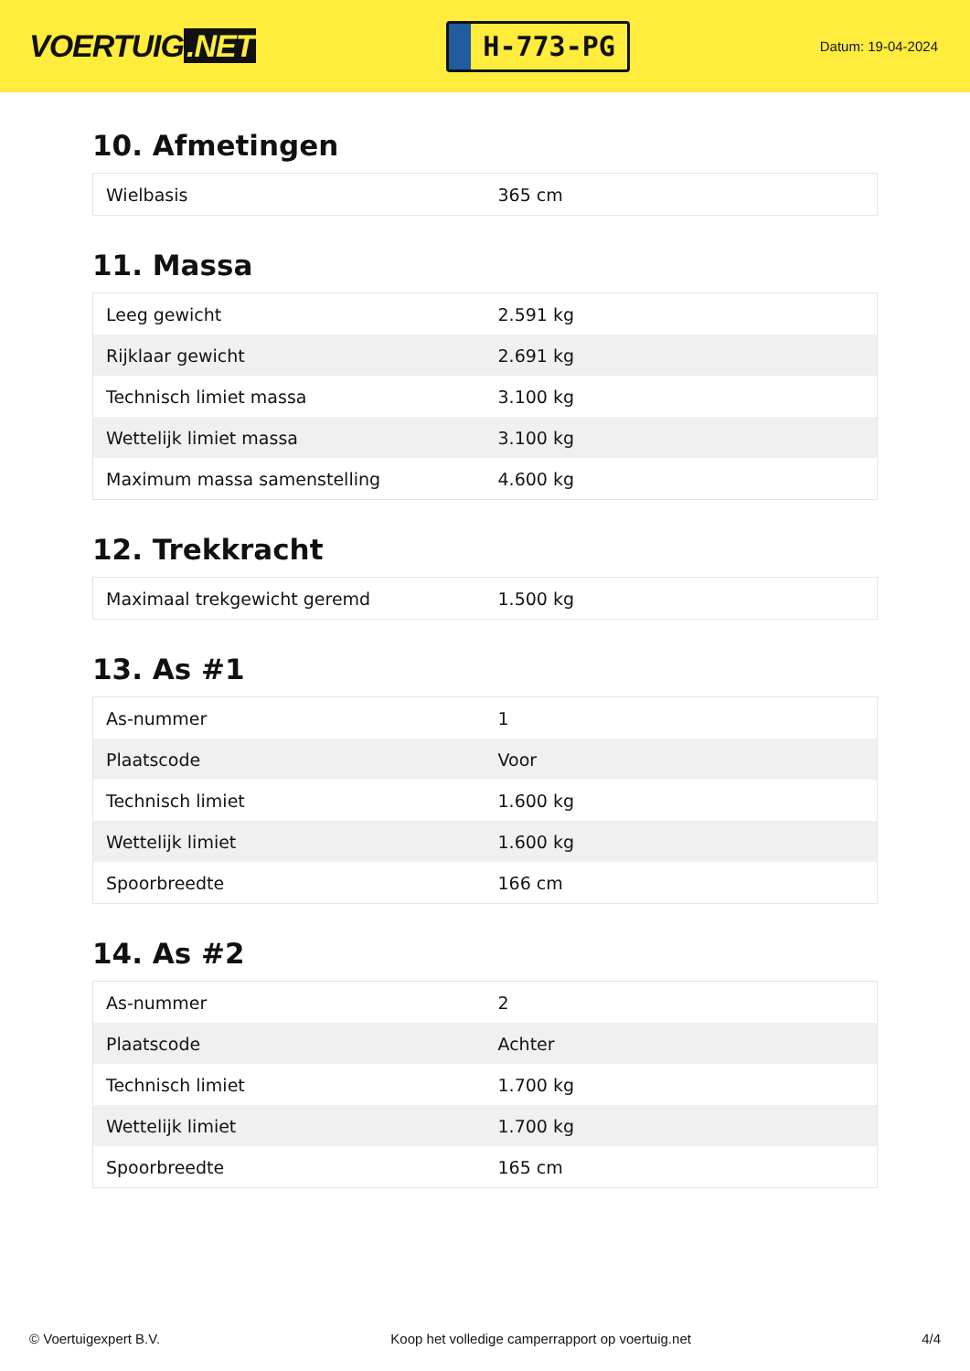VOERTUIG.NET
H-773-PG
Datum: 19-04-2024
10. Afmetingen
| Wielbasis | 365 cm |
11. Massa
| Leeg gewicht | 2.591 kg |
| Rijklaar gewicht | 2.691 kg |
| Technisch limiet massa | 3.100 kg |
| Wettelijk limiet massa | 3.100 kg |
| Maximum massa samenstelling | 4.600 kg |
12. Trekkracht
| Maximaal trekgewicht geremd | 1.500 kg |
13. As #1
| As-nummer | 1 |
| Plaatscode | Voor |
| Technisch limiet | 1.600 kg |
| Wettelijk limiet | 1.600 kg |
| Spoorbreedte | 166 cm |
14. As #2
| As-nummer | 2 |
| Plaatscode | Achter |
| Technisch limiet | 1.700 kg |
| Wettelijk limiet | 1.700 kg |
| Spoorbreedte | 165 cm |
© Voertuigexpert B.V. Koop het volledige camperrapport op voertuig.net 4/4